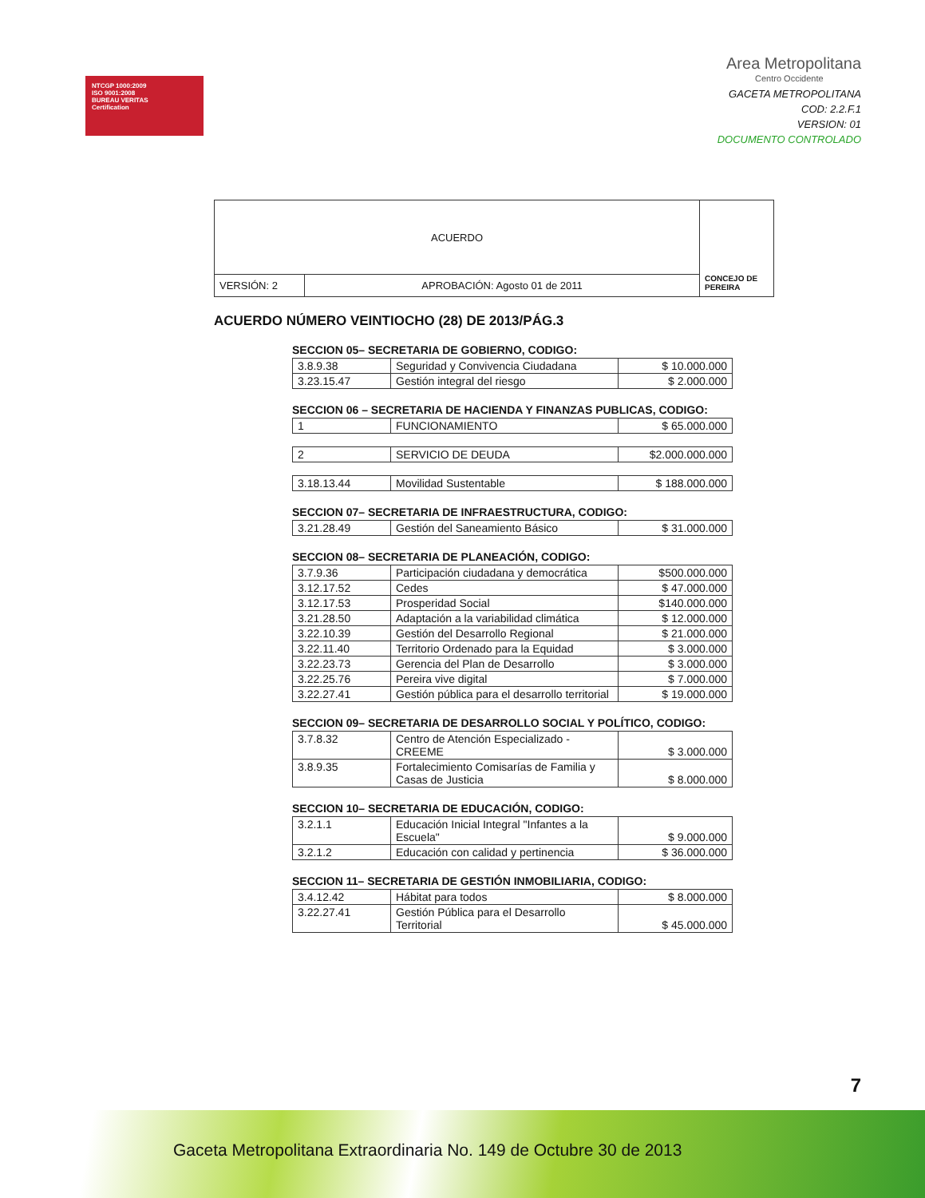NTCGP 1000:2009
ISO 9001:2008
BUREAU VERITAS
Certification
Area Metropolitana
Centro Occidente
GACETA METROPOLITANA
COD: 2.2.F.1
VERSION: 01
DOCUMENTO CONTROLADO
| ACUERDO | | CONCEJO DE PEREIRA |
| VERSIÓN: 2 | APROBACIÓN: Agosto 01 de 2011 | |
ACUERDO NÚMERO VEINTIOCHO (28) DE 2013/PÁG.3
SECCION 05– SECRETARIA DE GOBIERNO, CODIGO:
| 3.8.9.38 | Seguridad y Convivencia Ciudadana | $ 10.000.000 |
| 3.23.15.47 | Gestión integral del riesgo | $ 2.000.000 |
SECCION 06 – SECRETARIA DE HACIENDA Y FINANZAS PUBLICAS, CODIGO:
| 1 | FUNCIONAMIENTO | $ 65.000.000 |
| 2 | SERVICIO DE DEUDA | $2.000.000.000 |
| 3.18.13.44 | Movilidad Sustentable | $ 188.000.000 |
SECCION 07– SECRETARIA DE INFRAESTRUCTURA, CODIGO:
| 3.21.28.49 | Gestión del Saneamiento Básico | $ 31.000.000 |
SECCION 08– SECRETARIA DE PLANEACIÓN, CODIGO:
| 3.7.9.36 | Participación ciudadana y democrática | $500.000.000 |
| 3.12.17.52 | Cedes | $ 47.000.000 |
| 3.12.17.53 | Prosperidad Social | $140.000.000 |
| 3.21.28.50 | Adaptación a la variabilidad climática | $ 12.000.000 |
| 3.22.10.39 | Gestión del Desarrollo Regional | $ 21.000.000 |
| 3.22.11.40 | Territorio Ordenado para la Equidad | $ 3.000.000 |
| 3.22.23.73 | Gerencia del Plan de Desarrollo | $ 3.000.000 |
| 3.22.25.76 | Pereira vive digital | $ 7.000.000 |
| 3.22.27.41 | Gestión pública para el desarrollo territorial | $ 19.000.000 |
SECCION 09– SECRETARIA DE DESARROLLO SOCIAL Y POLÍTICO, CODIGO:
| 3.7.8.32 | Centro de Atención Especializado - CREEME | $ 3.000.000 |
| 3.8.9.35 | Fortalecimiento Comisarías de Familia y Casas de Justicia | $ 8.000.000 |
SECCION 10– SECRETARIA DE EDUCACIÓN, CODIGO:
| 3.2.1.1 | Educación Inicial Integral "Infantes a la Escuela" | $ 9.000.000 |
| 3.2.1.2 | Educación con calidad y pertinencia | $ 36.000.000 |
SECCION 11– SECRETARIA DE GESTIÓN INMOBILIARIA, CODIGO:
| 3.4.12.42 | Hábitat para todos | $ 8.000.000 |
| 3.22.27.41 | Gestión Pública para el Desarrollo Territorial | $ 45.000.000 |
7
Gaceta Metropolitana Extraordinaria No. 149 de Octubre 30 de 2013